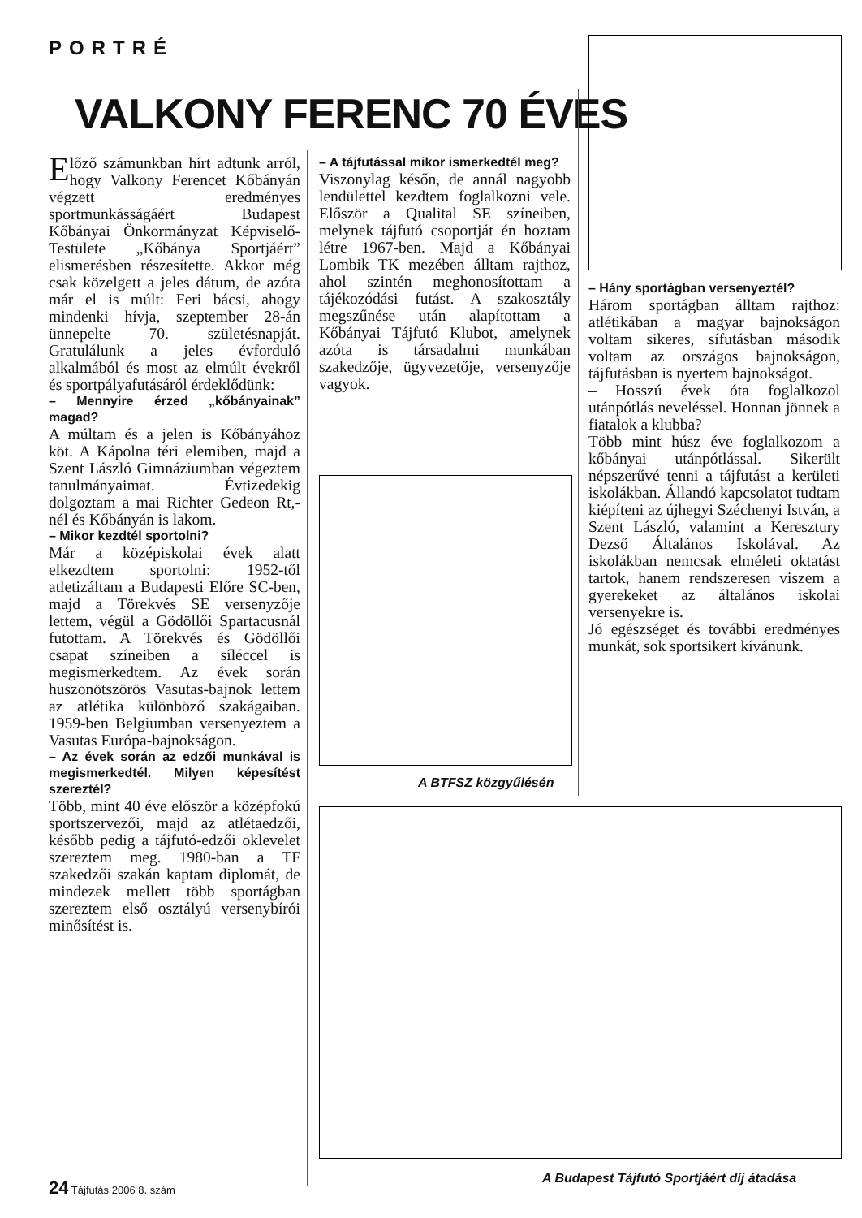PORTRÉ
VALKONY FERENC 70 ÉVES
Előző számunkban hírt adtunk arról, hogy Valkony Ferencet Kőbányán végzett eredményes sportmunkásságáért Budapest Kőbányai Önkormányzat Képviselő-Testülete „Kőbánya Sportjáért” elismerésben részesítette. Akkor még csak közelgett a jeles dátum, de azóta már el is múlt: Feri bácsi, ahogy mindenki hívja, szeptember 28-án ünnepelte 70. születésnapját. Gratulálunk a jeles évforduló alkalmából és most az elmúlt évekről és sportpályafutásáról érdeklődünk:
– Mennyire érzed „kőbányainak” magad?
A múltam és a jelen is Kőbányához köt. A Kápolna téri elemiben, majd a Szent László Gimnáziumban végeztem tanulmányaimat. Évtizedekig dolgoztam a mai Richter Gedeon Rt,-nél és Kőbányán is lakom.
– Mikor kezdtél sportolni?
Már a középiskolai évek alatt elkezdtem sportolni: 1952-től atletizáltam a Budapesti Előre SC-ben, majd a Törekvés SE versenyzője lettem, végül a Gödöllői Spartacusnál futottam. A Törekvés és Gödöllői csapat színeiben a síléccel is megismerkedtem. Az évek során huszonötszörös Vasutas-bajnok lettem az atlétika különböző szakágaiban. 1959-ben Belgiumban versenyeztem a Vasutas Európa-bajnokságon.
– Az évek során az edzői munkával is megismerkedtél. Milyen képesítést szereztél?
Több, mint 40 éve először a középfokú sportszervezői, majd az atlétaedzői, később pedig a tájfutó-edzői oklevelet szereztem meg. 1980-ban a TF szakedzői szakán kaptam diplomát, de mindezek mellett több sportágban szereztem első osztályú versenybírói minősítést is.
– A tájfutással mikor ismerkedtél meg?
Viszonylag későn, de annál nagyobb lendülettel kezdtem foglalkozni vele. Először a Qualital SE színeiben, melynek tájfutó csoportját én hoztam létre 1967-ben. Majd a Kőbányai Lombik TK mezében álltam rajthoz, ahol szintén meghonosítottam a tájékozódási futást. A szakosztály megszűnése után alapítottam a Kőbányai Tájfutó Klubot, amelynek azóta is társadalmi munkában szakedzője, ügyvezetője, versenyzője vagyok.
A BTFSZ közgyűlésén
– Hány sportágban versenyeztél?
Három sportágban álltam rajthoz: atlétikában a magyar bajnokságon voltam sikeres, sífutásban második voltam az országos bajnokságon, tájfutásban is nyertem bajnokságot.
– Hosszú évek óta foglalkozol utánpótlás neveléssel. Honnan jönnek a fiatalok a klubba?
Több mint húsz éve foglalkozom a kőbányai utánpótlással. Sikerült népszerűvé tenni a tájfutást a kerületi iskolákban. Állandó kapcsolatot tudtam kiépíteni az újhegyi Széchenyi István, a Szent László, valamint a Keresztury Dezső Általános Iskolával. Az iskolákban nemcsak elméleti oktatást tartok, hanem rendszeresen viszem a gyerekeket az általános iskolai versenyekre is.
Jó egészséget és további eredményes munkát, sok sportsikert kívánunk.
A Budapest Tájfutó Sportjáért díj átadása
24 Tájfutás 2006 8. szám